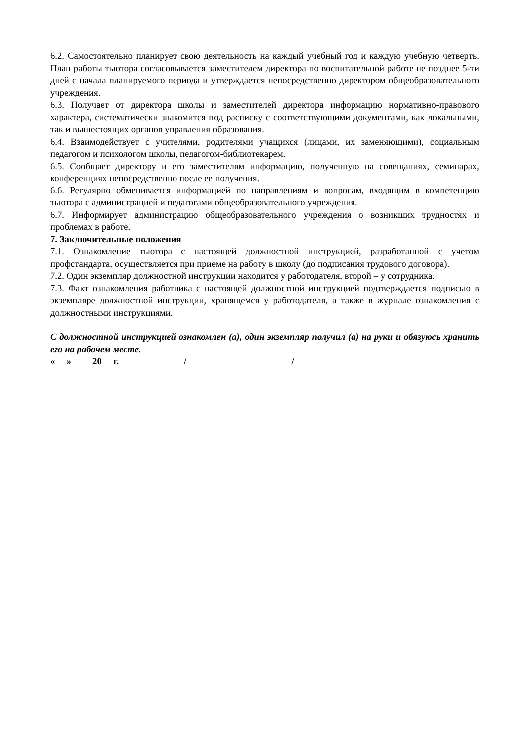6.2. Самостоятельно планирует свою деятельность на каждый учебный год и каждую учебную четверть. План работы тьютора согласовывается заместителем директора по воспитательной работе не позднее 5-ти дней с начала планируемого периода и утверждается непосредственно директором общеобразовательного учреждения.
6.3. Получает от директора школы и заместителей директора информацию нормативно-правового характера, систематически знакомится под расписку с соответствующими документами, как локальными, так и вышестоящих органов управления образования.
6.4. Взаимодействует с учителями, родителями учащихся (лицами, их заменяющими), социальным педагогом и психологом школы, педагогом-библиотекарем.
6.5. Сообщает директору и его заместителям информацию, полученную на совещаниях, семинарах, конференциях непосредственно после ее получения.
6.6. Регулярно обменивается информацией по направлениям и вопросам, входящим в компетенцию тьютора с администрацией и педагогами общеобразовательного учреждения.
6.7. Информирует администрацию общеобразовательного учреждения о возникших трудностях и проблемах в работе.
7. Заключительные положения
7.1. Ознакомление тьютора с настоящей должностной инструкцией, разработанной с учетом профстандарта, осуществляется при приеме на работу в школу (до подписания трудового договора).
7.2. Один экземпляр должностной инструкции находится у работодателя, второй – у сотрудника.
7.3. Факт ознакомления работника с настоящей должностной инструкцией подтверждается подписью в экземпляре должностной инструкции, хранящемся у работодателя, а также в журнале ознакомления с должностными инструкциями.
С должностной инструкцией ознакомлен (а), один экземпляр получил (а) на руки и обязуюсь хранить его на рабочем месте.
« » 20 г. / /